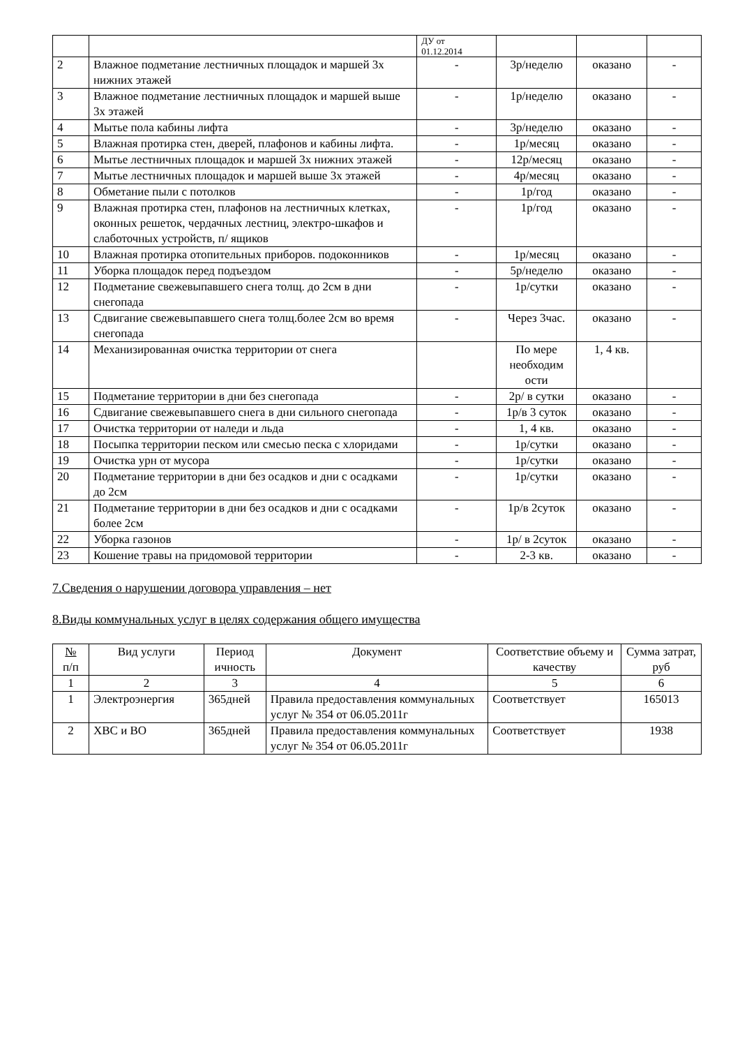| | | ДУ от 01.12.2014 | | | |
| 2 | Влажное подметание лестничных площадок и маршей 3х нижних этажей | - | 3р/неделю | оказано | - |
| 3 | Влажное подметание лестничных площадок и маршей выше 3х этажей | - | 1р/неделю | оказано | - |
| 4 | Мытье пола кабины лифта | - | 3р/неделю | оказано | - |
| 5 | Влажная протирка стен, дверей, плафонов и кабины лифта. | - | 1р/месяц | оказано | - |
| 6 | Мытье лестничных площадок и маршей 3х нижних этажей | - | 12р/месяц | оказано | - |
| 7 | Мытье лестничных площадок и маршей выше 3х этажей | - | 4р/месяц | оказано | - |
| 8 | Обметание пыли с потолков | - | 1р/год | оказано | - |
| 9 | Влажная протирка стен, плафонов на лестничных клетках, оконных решеток, чердачных лестниц, электро-шкафов и слаботочных устройств, п/ ящиков | - | 1р/год | оказано | - |
| 10 | Влажная протирка отопительных приборов. подоконников | - | 1р/месяц | оказано | - |
| 11 | Уборка площадок перед подъездом | - | 5р/неделю | оказано | - |
| 12 | Подметание свежевыпавшего снега толщ. до 2см в дни снегопада | - | 1р/сутки | оказано | - |
| 13 | Сдвигание свежевыпавшего снега толщ.более 2см во время снегопада | - | Через 3час. | оказано | - |
| 14 | Механизированная очистка территории от снега | | По мере необходим ости | 1, 4 кв. | |
| 15 | Подметание территории в дни без снегопада | - | 2р/ в сутки | оказано | - |
| 16 | Сдвигание свежевыпавшего снега в дни сильного снегопада | - | 1р/в 3 суток | оказано | - |
| 17 | Очистка территории от наледи и льда | - | 1, 4 кв. | оказано | - |
| 18 | Посыпка территории песком или смесью песка с хлоридами | - | 1р/сутки | оказано | - |
| 19 | Очистка урн от мусора | - | 1р/сутки | оказано | - |
| 20 | Подметание территории в дни без осадков и дни с осадками до 2см | - | 1р/сутки | оказано | - |
| 21 | Подметание территории в дни без осадков и дни с осадками более 2см | - | 1р/в 2суток | оказано | - |
| 22 | Уборка газонов | - | 1р/ в 2суток | оказано | - |
| 23 | Кошение травы на придомовой территории | - | 2-3 кв. | оказано | - |
7.Сведения о нарушении договора управления – нет
8.Виды коммунальных услуг в целях содержания общего имущества
| № п/п | Вид услуги | Период ичность | Документ | Соответствие объему и качеству | Сумма затрат, руб |
| --- | --- | --- | --- | --- | --- |
| 1 | 2 | 3 | 4 | 5 | 6 |
| 1 | Электроэнергия | 365дней | Правила предоставления коммунальных услуг № 354 от 06.05.2011г | Соответствует | 165013 |
| 2 | ХВС и ВО | 365дней | Правила предоставления коммунальных услуг № 354 от 06.05.2011г | Соответствует | 1938 |